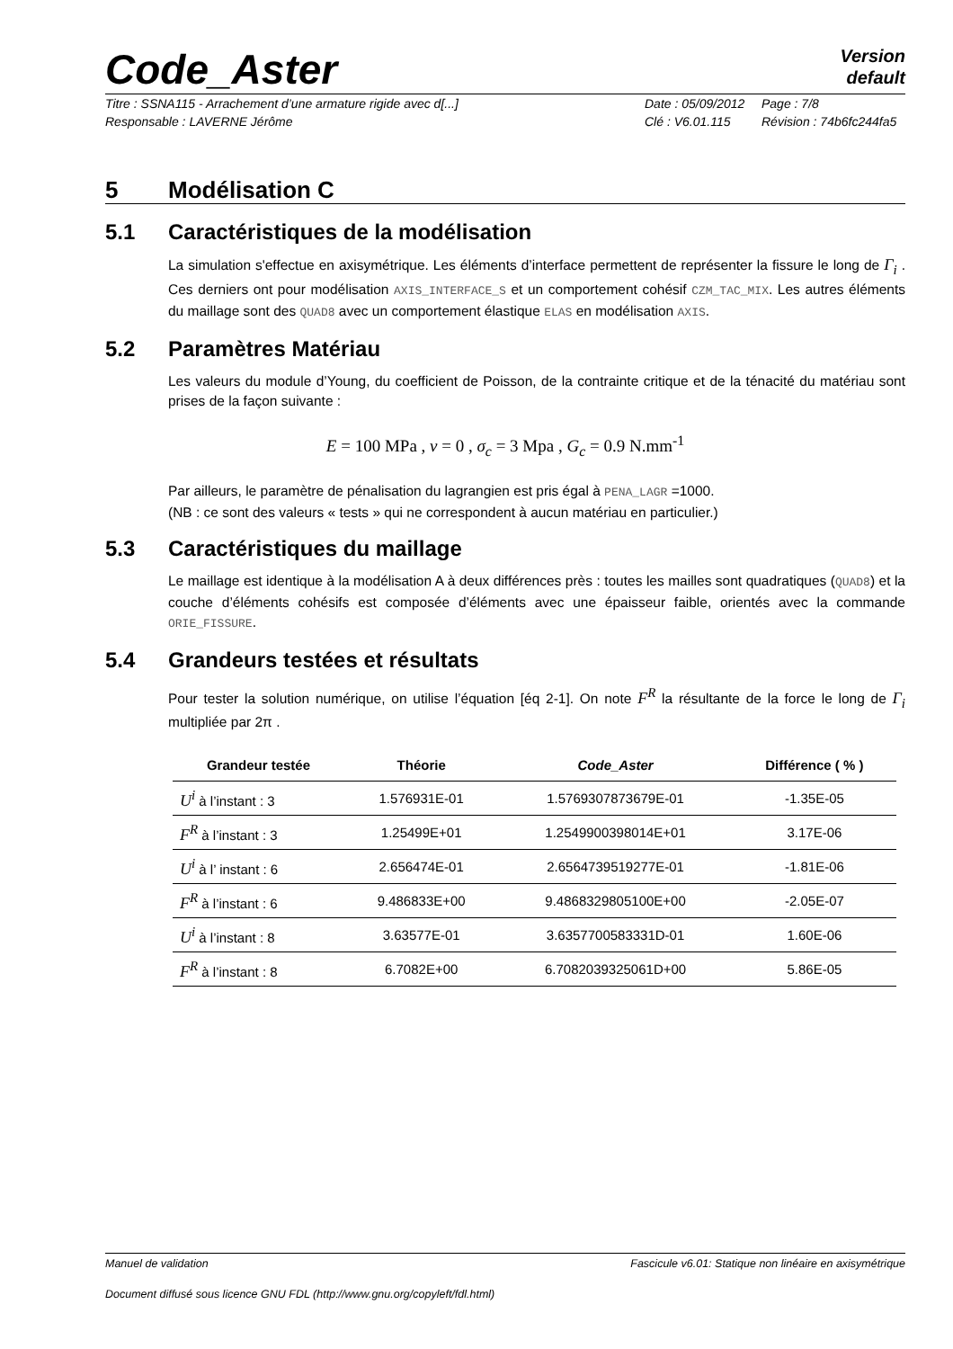Version
default
Code_Aster
Titre : SSNA115 - Arrachement d’une armature rigide avec d[...] Date : 05/09/2012 Page : 7/8 Responsable : LAVERNE Jérôme Clé : V6.01.115 Révision : 74b6fc244fa5
5 Modélisation C
5.1 Caractéristiques de la modélisation
La simulation s'effectue en axisymétrique. Les éléments d’interface permettent de représenter la fissure le long de Γ<sub>i</sub> . Ces derniers ont pour modélisation AXIS_INTERFACE_S et un comportement cohésif CZM_TAC_MIX. Les autres éléments du maillage sont des QUAD8 avec un comportement élastique ELAS en modélisation AXIS.
5.2 Paramètres Matériau
Les valeurs du module d’Young, du coefficient de Poisson, de la contrainte critique et de la ténacité du matériau sont prises de la façon suivante :
E = 100 MPa , ν = 0 , σ<sub>c</sub> = 3 Mpa , G<sub>c</sub> = 0.9 N.mm<sup>-1</sup>
Par ailleurs, le paramètre de pénalisation du lagrangien est pris égal à PENA_LAGR =1000.
(NB : ce sont des valeurs « tests » qui ne correspondent à aucun matériau en particulier.)
5.3 Caractéristiques du maillage
Le maillage est identique à la modélisation A à deux différences près : toutes les mailles sont quadratiques (QUAD8) et la couche d’éléments cohésifs est composée d’éléments avec une épaisseur faible, orientés avec la commande ORIE_FISSURE.
5.4 Grandeurs testées et résultats
Pour tester la solution numérique, on utilise l’équation [éq 2-1]. On note F<sup>R</sup> la résultante de la force le long de Γ<sub>i</sub> multipliée par 2π .
| Grandeur testée | Théorie | Code_Aster | Différence ( % ) |
| --- | --- | --- | --- |
| U<sup>i</sup> à l’instant : 3 | 1.576931E-01 | 1.5769307873679E-01 | -1.35E-05 |
| F<sup>R</sup> à l’instant : 3 | 1.25499E+01 | 1.2549900398014E+01 | 3.17E-06 |
| U<sup>i</sup> à l’ instant : 6 | 2.656474E-01 | 2.6564739519277E-01 | -1.81E-06 |
| F<sup>R</sup> à l’instant : 6 | 9.486833E+00 | 9.4868329805100E+00 | -2.05E-07 |
| U<sup>i</sup> à l’instant : 8 | 3.63577E-01 | 3.6357700583331D-01 | 1.60E-06 |
| F<sup>R</sup> à l’instant : 8 | 6.7082E+00 | 6.7082039325061D+00 | 5.86E-05 |
Manuel de validation Fascicule v6.01: Statique non linéaire en axisymétrique
Document diffusé sous licence GNU FDL (http://www.gnu.org/copyleft/fdl.html)